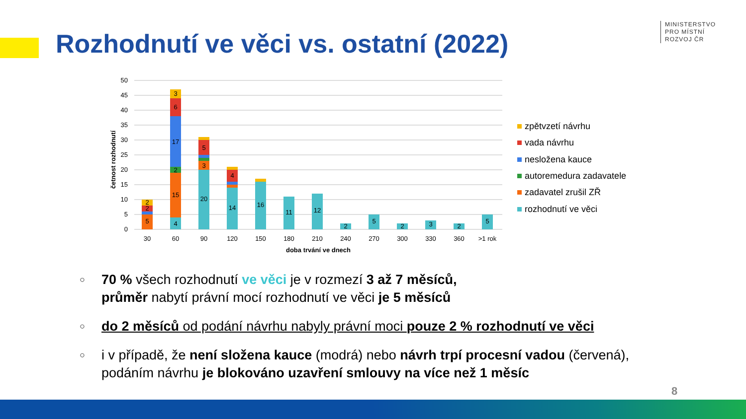Rozhodnutí ve věci vs. ostatní (2022)
MINISTERSTVO
PRO MÍSTNÍ
ROZVOJ ČR
50
45
40
35
30
25
20
15
10
5
0
četnost rozhodnutí
5
2
2
4
15
2
17
6
3
20
3
5
14
4
16
11
12
2
5
2
3
2
5
30
60
90
120
150
180
210
240
270
300
330
360
>1 rok
doba trvání ve dnech
zpětvzetí návrhu
vada návrhu
nesložena kauce
autoremedura zadavatele
zadavatel zrušil ZŘ
rozhodnutí ve věci
○ 70 % všech rozhodnutí ve věci je v rozmezí 3 až 7 měsíců,
průměr nabytí právní mocí rozhodnutí ve věci je 5 měsíců
○ do 2 měsíců od podání návrhu nabyly právní moci pouze 2 % rozhodnutí ve věci
○ i v případě, že není složena kauce (modrá) nebo návrh trpí procesní vadou (červená), podáním návrhu je blokováno uzavření smlouvy na více než 1 měsíc
8